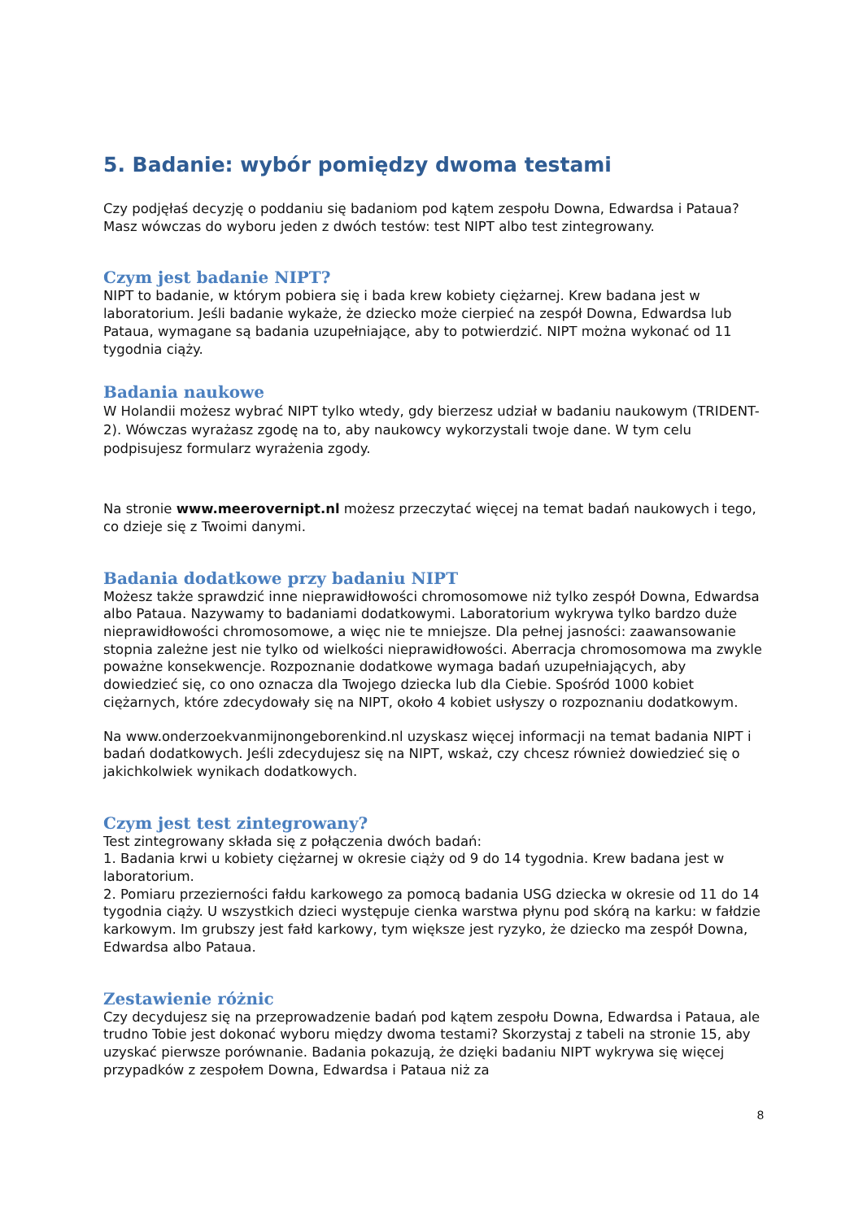5. Badanie: wybór pomiędzy dwoma testami
Czy podjęłaś decyzję o poddaniu się badaniom pod kątem zespołu Downa, Edwardsa i Pataua? Masz wówczas do wyboru jeden z dwóch testów: test NIPT albo test zintegrowany.
Czym jest badanie NIPT?
NIPT to badanie, w którym pobiera się i bada krew kobiety ciężarnej. Krew badana jest w laboratorium. Jeśli badanie wykaże, że dziecko może cierpieć na zespół Downa, Edwardsa lub Pataua, wymagane są badania uzupełniające, aby to potwierdzić. NIPT można wykonać od 11 tygodnia ciąży.
Badania naukowe
W Holandii możesz wybrać NIPT tylko wtedy, gdy bierzesz udział w badaniu naukowym (TRIDENT-2). Wówczas wyrażasz zgodę na to, aby naukowcy wykorzystali twoje dane. W tym celu podpisujesz formularz wyrażenia zgody.
Na stronie www.meerovernipt.nl możesz przeczytać więcej na temat badań naukowych i tego, co dzieje się z Twoimi danymi.
Badania dodatkowe przy badaniu NIPT
Możesz także sprawdzić inne nieprawidłowości chromosomowe niż tylko zespół Downa, Edwardsa albo Pataua. Nazywamy to badaniami dodatkowymi. Laboratorium wykrywa tylko bardzo duże nieprawidłowości chromosomowe, a więc nie te mniejsze. Dla pełnej jasności: zaawansowanie stopnia zależne jest nie tylko od wielkości nieprawidłowości. Aberracja chromosomowa ma zwykle poważne konsekwencje. Rozpoznanie dodatkowe wymaga badań uzupełniających, aby dowiedzieć się, co ono oznacza dla Twojego dziecka lub dla Ciebie. Spośród 1000 kobiet ciężarnych, które zdecydowały się na NIPT, około 4 kobiet usłyszy o rozpoznaniu dodatkowym.
Na www.onderzoekvanmijnongeborenkind.nl uzyskasz więcej informacji na temat badania NIPT i badań dodatkowych. Jeśli zdecydujesz się na NIPT, wskaż, czy chcesz również dowiedzieć się o jakichkolwiek wynikach dodatkowych.
Czym jest test zintegrowany?
Test zintegrowany składa się z połączenia dwóch badań:
1. Badania krwi u kobiety ciężarnej w okresie ciąży od 9 do 14 tygodnia. Krew badana jest w laboratorium.
2. Pomiaru przezierności fałdu karkowego za pomocą badania USG dziecka w okresie od 11 do 14 tygodnia ciąży. U wszystkich dzieci występuje cienka warstwa płynu pod skórą na karku: w fałdzie karkowym. Im grubszy jest fałd karkowy, tym większe jest ryzyko, że dziecko ma zespół Downa, Edwardsa albo Pataua.
Zestawienie różnic
Czy decydujesz się na przeprowadzenie badań pod kątem zespołu Downa, Edwardsa i Pataua, ale trudno Tobie jest dokonać wyboru między dwoma testami? Skorzystaj z tabeli na stronie 15, aby uzyskać pierwsze porównanie. Badania pokazują, że dzięki badaniu NIPT wykrywa się więcej przypadków z zespołem Downa, Edwardsa i Pataua niż za
8